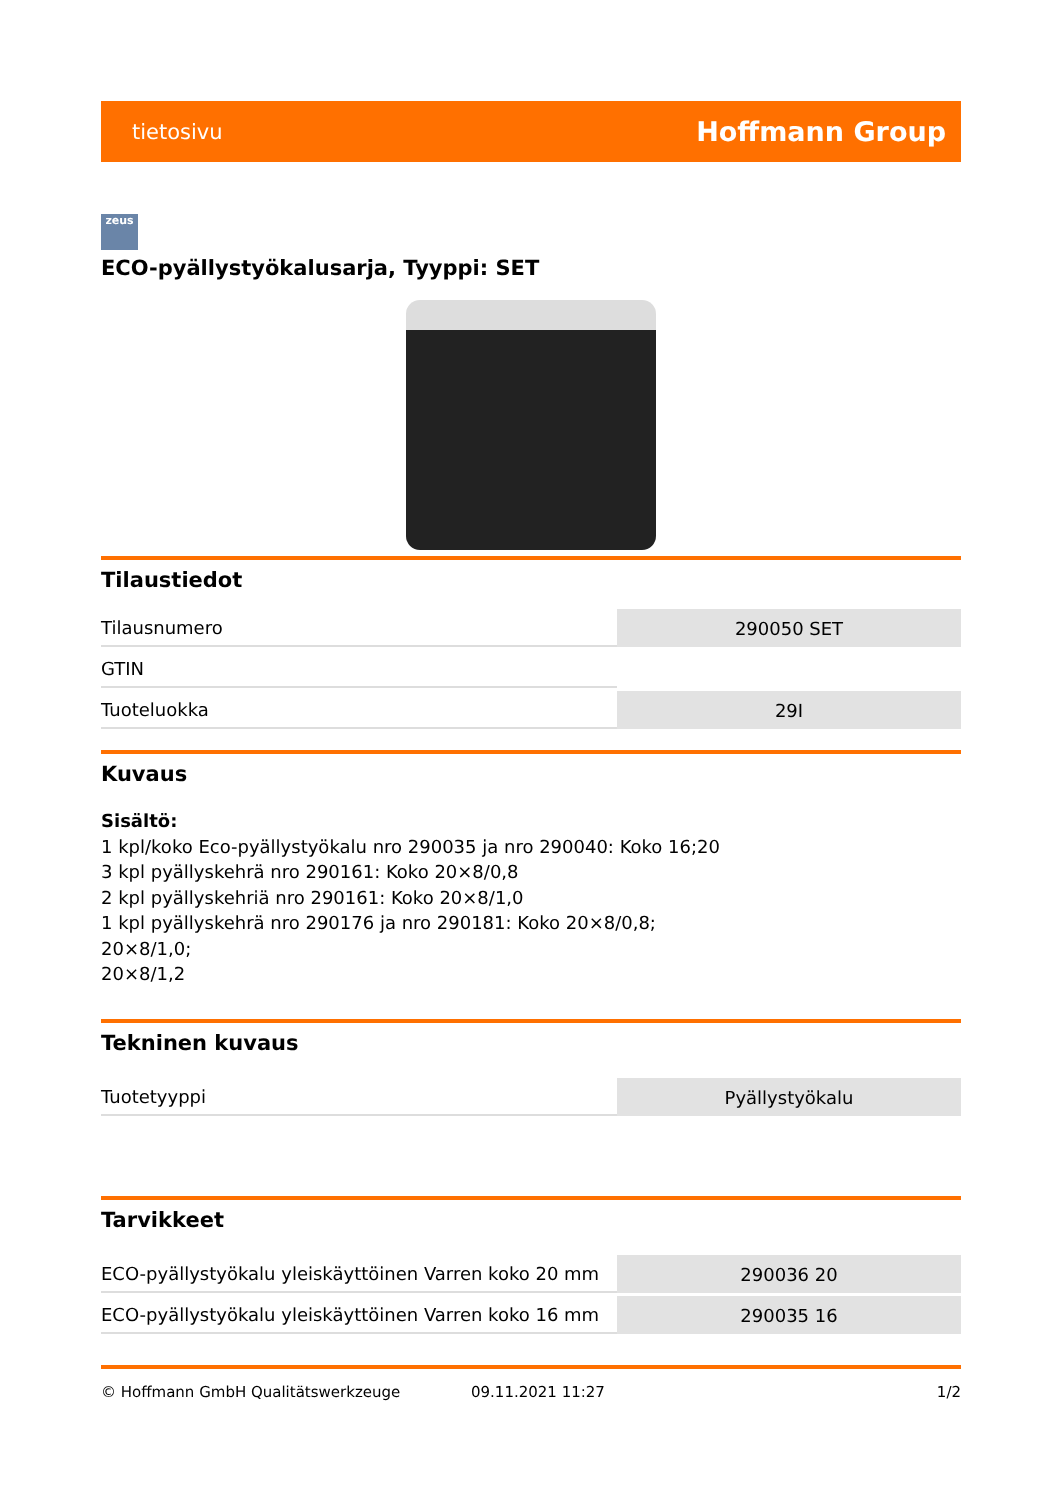tietosivu Hoffmann Group
zeus
ECO-pyällystyökalusarja, Tyyppi: SET
Tilaustiedot
| Tilausnumero | 290050 SET |
| GTIN | |
| Tuoteluokka | 29I |
Kuvaus
Sisältö:
1 kpl/koko Eco-pyällystyökalu nro 290035 ja nro 290040: Koko 16;20
3 kpl pyällyskehrä nro 290161: Koko 20×8/0,8
2 kpl pyällyskehriä nro 290161: Koko 20×8/1,0
1 kpl pyällyskehrä nro 290176 ja nro 290181: Koko 20×8/0,8;
20×8/1,0;
20×8/1,2
Tekninen kuvaus
| Tuotetyyppi | Pyällystyökalu |
Tarvikkeet
| ECO-pyällystyökalu yleiskäyttöinen Varren koko 20 mm | 290036 20 |
| ECO-pyällystyökalu yleiskäyttöinen Varren koko 16 mm | 290035 16 |
© Hoffmann GmbH Qualitätswerkzeuge 09.11.2021 11:27 1/2